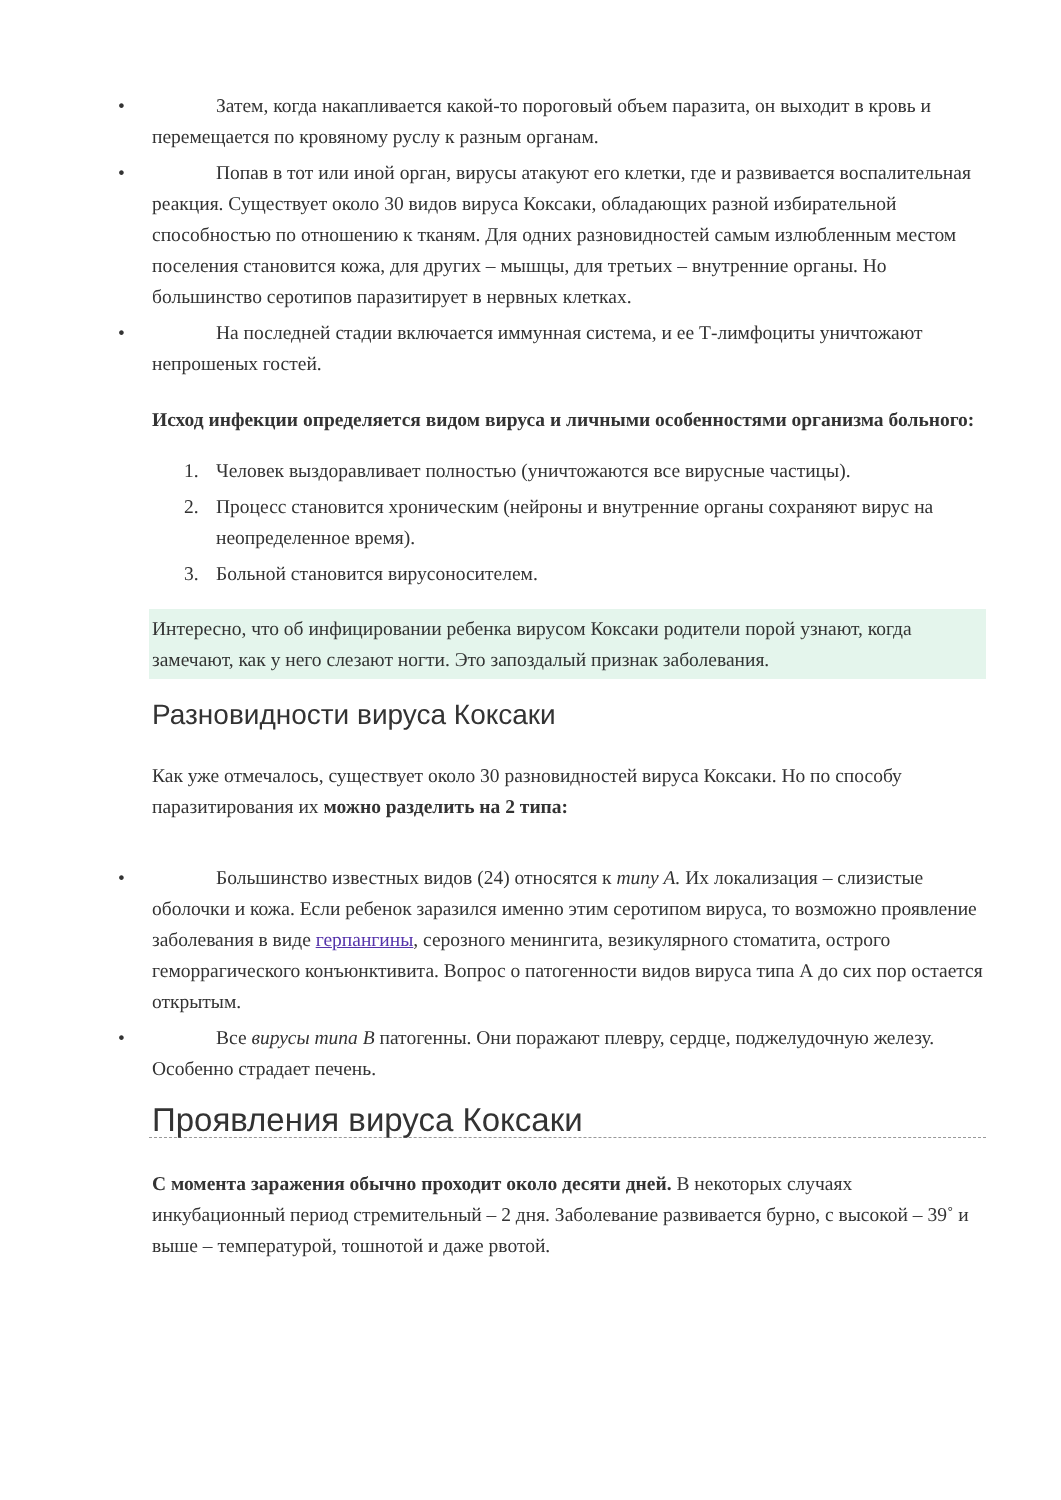• Затем, когда накапливается какой-то пороговый объем паразита, он выходит в кровь и перемещается по кровяному руслу к разным органам.
• Попав в тот или иной орган, вирусы атакуют его клетки, где и развивается воспалительная реакция. Существует около 30 видов вируса Коксаки, обладающих разной избирательной способностью по отношению к тканям. Для одних разновидностей самым излюбленным местом поселения становится кожа, для других – мышцы, для третьих – внутренние органы. Но большинство серотипов паразитирует в нервных клетках.
• На последней стадии включается иммунная система, и ее Т-лимфоциты уничтожают непрошеных гостей.
Исход инфекции определяется видом вируса и личными особенностями организма больного:
1. Человек выздоравливает полностью (уничтожаются все вирусные частицы).
2. Процесс становится хроническим (нейроны и внутренние органы сохраняют вирус на неопределенное время).
3. Больной становится вирусоносителем.
Интересно, что об инфицировании ребенка вирусом Коксаки родители порой узнают, когда замечают, как у него слезают ногти. Это запоздалый признак заболевания.
Разновидности вируса Коксаки
Как уже отмечалось, существует около 30 разновидностей вируса Коксаки. Но по способу паразитирования их можно разделить на 2 типа:
• Большинство известных видов (24) относятся к типу А. Их локализация – слизистые оболочки и кожа. Если ребенок заразился именно этим серотипом вируса, то возможно проявление заболевания в виде герпангины, серозного менингита, везикулярного стоматита, острого геморрагического конъюнктивита. Вопрос о патогенности видов вируса типа А до сих пор остается открытым.
• Все вирусы типа В патогенны. Они поражают плевру, сердце, поджелудочную железу. Особенно страдает печень.
Проявления вируса Коксаки
С момента заражения обычно проходит около десяти дней. В некоторых случаях инкубационный период стремительный – 2 дня. Заболевание развивается бурно, с высокой – 39˚ и выше – температурой, тошнотой и даже рвотой.